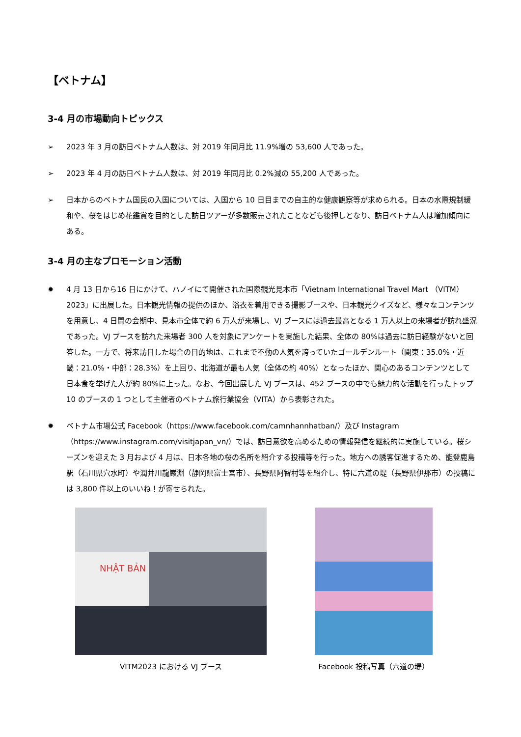【ベトナム】
3-4 月の市場動向トピックス
➢ 2023 年 3 月の訪日ベトナム人数は、対 2019 年同月比 11.9%増の 53,600 人であった。
➢ 2023 年 4 月の訪日ベトナム人数は、対 2019 年同月比 0.2%減の 55,200 人であった。
➢ 日本からのベトナム国民の入国については、入国から 10 日目までの自主的な健康観察等が求められる。日本の水際規制緩和や、桜をはじめ花鑑賞を目的とした訪日ツアーが多数販売されたことなども後押しとなり、訪日ベトナム人は増加傾向にある。
3-4 月の主なプロモーション活動
✹ 4 月 13 日から16 日にかけて、ハノイにて開催された国際観光見本市「Vietnam International Travel Mart （VITM）2023」に出展した。日本観光情報の提供のほか、浴衣を着用できる撮影ブースや、日本観光クイズなど、様々なコンテンツを用意し、4 日間の会期中、見本市全体で約 6 万人が来場し、VJ ブースには過去最高となる 1 万人以上の来場者が訪れ盛況であった。VJ ブースを訪れた来場者 300 人を対象にアンケートを実施した結果、全体の 80%は過去に訪日経験がないと回答した。一方で、将来訪日した場合の目的地は、これまで不動の人気を誇っていたゴールデンルート（関東：35.0%・近畿：21.0%・中部：28.3%）を上回り、北海道が最も人気（全体の約 40%）となったほか、関心のあるコンテンツとして日本食を挙げた人が約 80%に上った。なお、今回出展した VJ ブースは、452 ブースの中でも魅力的な活動を行ったトップ 10 のブースの 1 つとして主催者のベトナム旅行業協会（VITA）から表彰された。
✹ ベトナム市場公式 Facebook（https://www.facebook.com/camnhannhatban/）及び Instagram（https://www.instagram.com/visitjapan_vn/）では、訪日意欲を高めるための情報発信を継続的に実施している。桜シーズンを迎えた 3 月および 4 月は、日本各地の桜の名所を紹介する投稿等を行った。地方への誘客促進するため、能登鹿島駅（石川県穴水町）や潤井川龍巌淵（静岡県富士宮市）、長野県阿智村等を紹介し、特に六道の堤（長野県伊那市）の投稿には 3,800 件以上のいいね！が寄せられた。
NHẬT BẢN
VITM2023 における VJ ブース
Facebook 投稿写真（六道の堤）